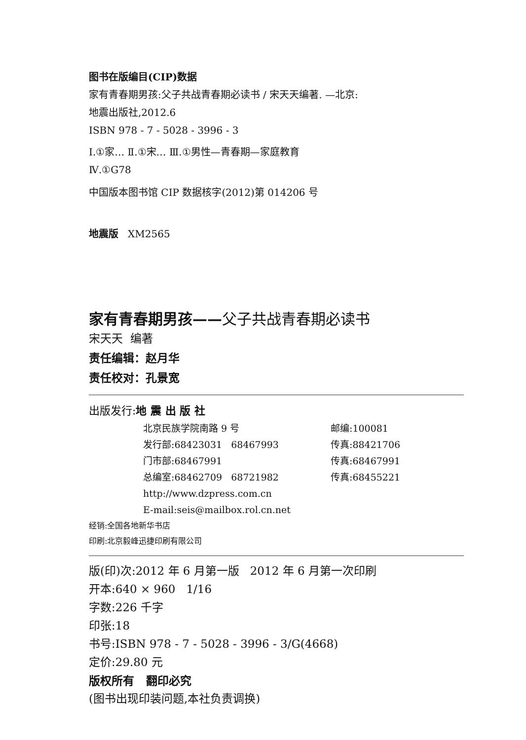图书在版编目(CIP)数据
家有青春期男孩:父子共战青春期必读书 / 宋天天编著. —北京:
地震出版社,2012.6
ISBN 978 - 7 - 5028 - 3996 - 3
Ⅰ.①家… Ⅱ.①宋… Ⅲ.①男性—青春期—家庭教育
Ⅳ.①G78
中国版本图书馆 CIP 数据核字(2012)第 014206 号
地震版 XM2565
家有青春期男孩——父子共战青春期必读书
宋天天 编著
责任编辑：赵月华
责任校对：孔景宽
出版发行:地 震 出 版 社
北京民族学院南路 9 号 邮编:100081
发行部:68423031 68467993 传真:88421706
门市部:68467991 传真:68467991
总编室:68462709 68721982 传真:68455221
http://www.dzpress.com.cn
E-mail:seis@mailbox.rol.cn.net
经销:全国各地新华书店
印刷:北京毅峰迅捷印刷有限公司
版(印)次:2012 年 6 月第一版 2012 年 6 月第一次印刷
开本:640 × 960 1/16
字数:226 千字
印张:18
书号:ISBN 978 - 7 - 5028 - 3996 - 3/G(4668)
定价:29.80 元
版权所有 翻印必究
(图书出现印装问题,本社负责调换)